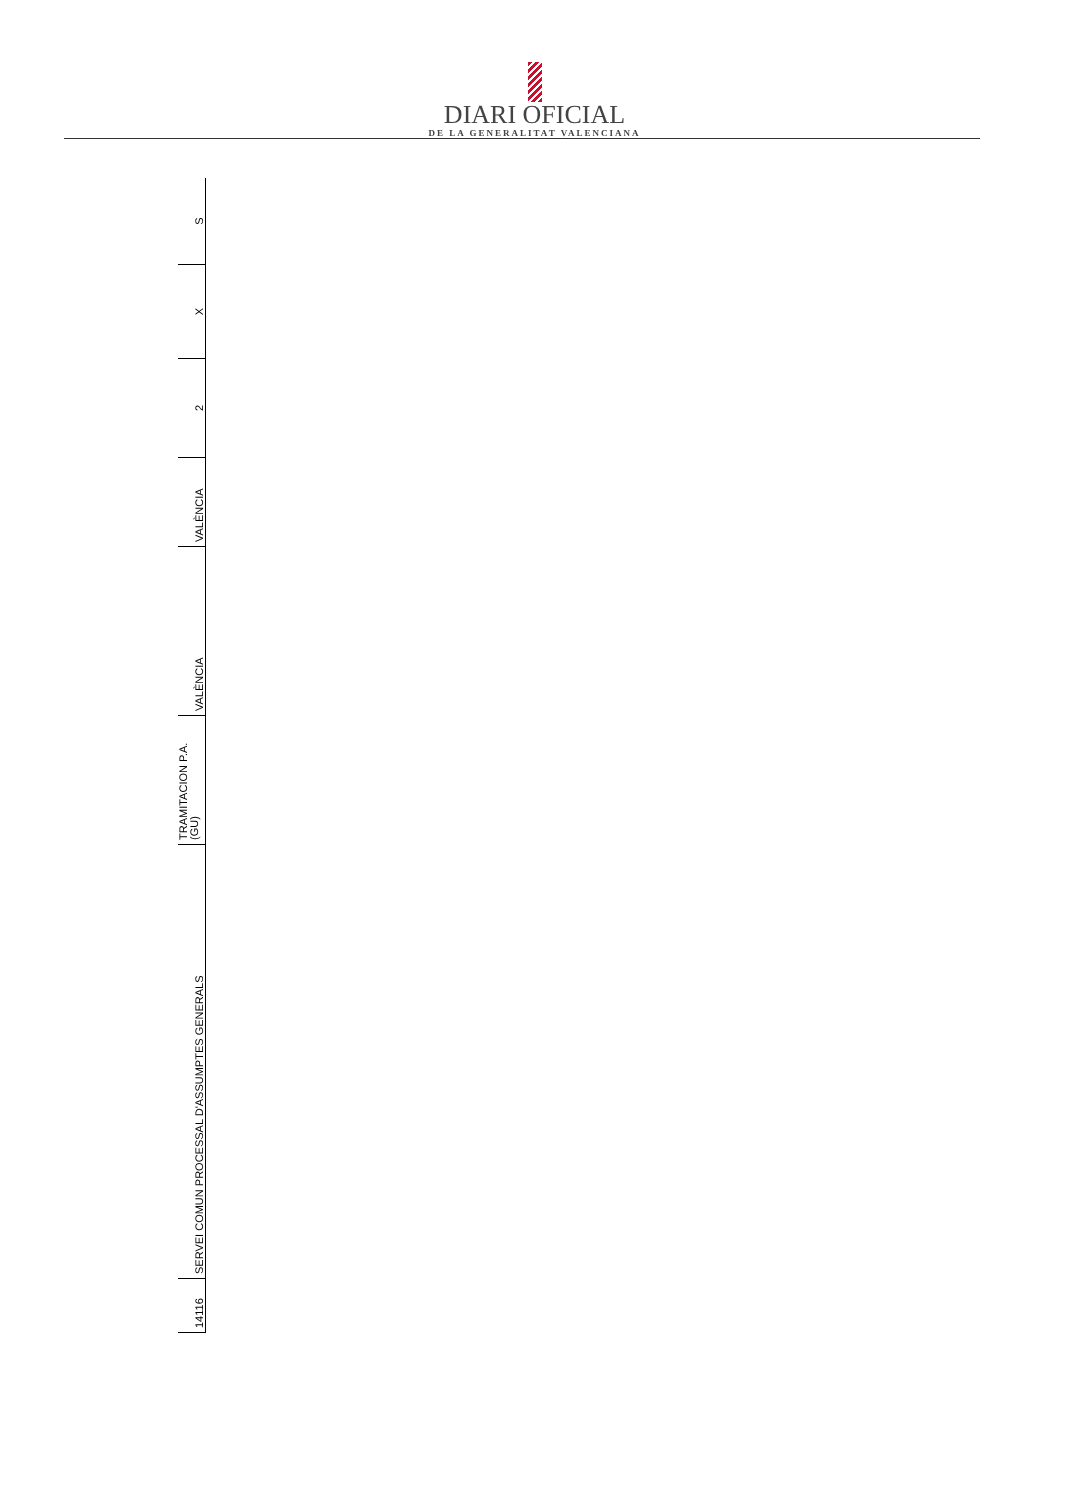DIARI OFICIAL
DE LA GENERALITAT VALENCIANA
| 14116 | SERVEI COMUN PROCESSAL D'ASSUMPTES GENERALS | TRAMITACION P.A. (GU) | VALÈNCIA | VALÈNCIA | 2 | X | S |